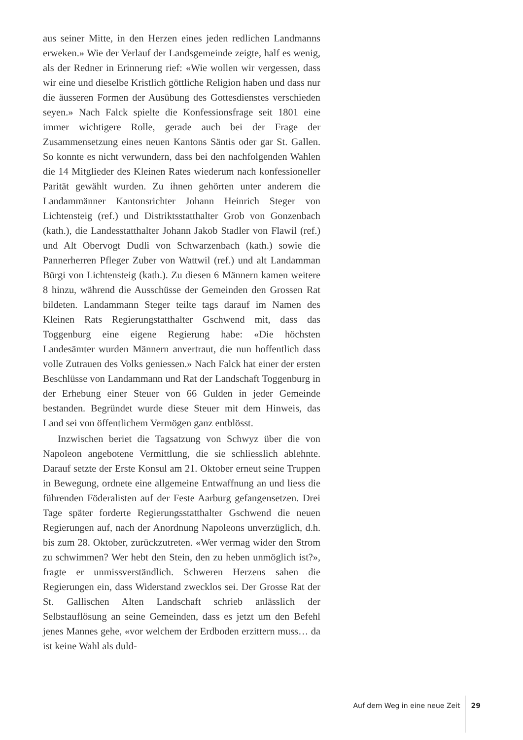aus seiner Mitte, in den Herzen eines jeden redlichen Landmanns erweken.» Wie der Verlauf der Landsgemeinde zeigte, half es wenig, als der Redner in Erinnerung rief: «Wie wollen wir vergessen, dass wir eine und dieselbe Kristlich göttliche Religion haben und dass nur die äusseren Formen der Ausübung des Gottesdienstes verschieden seyen.» Nach Falck spielte die Konfessionsfrage seit 1801 eine immer wichtigere Rolle, gerade auch bei der Frage der Zusammensetzung eines neuen Kantons Säntis oder gar St. Gallen. So konnte es nicht verwundern, dass bei den nachfolgenden Wahlen die 14 Mitglieder des Kleinen Rates wiederum nach konfessioneller Parität gewählt wurden. Zu ihnen gehörten unter anderem die Landammänner Kantonsrichter Johann Heinrich Steger von Lichtensteig (ref.) und Distriktsstatthalter Grob von Gonzenbach (kath.), die Landesstatthalter Johann Jakob Stadler von Flawil (ref.) und Alt Obervogt Dudli von Schwarzenbach (kath.) sowie die Pannerherren Pfleger Zuber von Wattwil (ref.) und alt Landamman Bürgi von Lichtensteig (kath.). Zu diesen 6 Männern kamen weitere 8 hinzu, während die Ausschüsse der Gemeinden den Grossen Rat bildeten. Landammann Steger teilte tags darauf im Namen des Kleinen Rats Regierungstatthalter Gschwend mit, dass das Toggenburg eine eigene Regierung habe: «Die höchsten Landesämter wurden Männern anvertraut, die nun hoffentlich dass volle Zutrauen des Volks geniessen.» Nach Falck hat einer der ersten Beschlüsse von Landammann und Rat der Landschaft Toggenburg in der Erhebung einer Steuer von 66 Gulden in jeder Gemeinde bestanden. Begründet wurde diese Steuer mit dem Hinweis, das Land sei von öffentlichem Vermögen ganz entblösst.
Inzwischen beriet die Tagsatzung von Schwyz über die von Napoleon angebotene Vermittlung, die sie schliesslich ablehnte. Darauf setzte der Erste Konsul am 21. Oktober erneut seine Truppen in Bewegung, ordnete eine allgemeine Entwaffnung an und liess die führenden Föderalisten auf der Feste Aarburg gefangensetzen. Drei Tage später forderte Regierungsstatthalter Gschwend die neuen Regierungen auf, nach der Anordnung Napoleons unverzüglich, d.h. bis zum 28. Oktober, zurückzutreten. «Wer vermag wider den Strom zu schwimmen? Wer hebt den Stein, den zu heben unmöglich ist?», fragte er unmissverständlich. Schweren Herzens sahen die Regierungen ein, dass Widerstand zwecklos sei. Der Grosse Rat der St. Gallischen Alten Landschaft schrieb anlässlich der Selbstauflösung an seine Gemeinden, dass es jetzt um den Befehl jenes Mannes gehe, «vor welchem der Erdboden erzittern muss… da ist keine Wahl als duld-
Auf dem Weg in eine neue Zeit 29